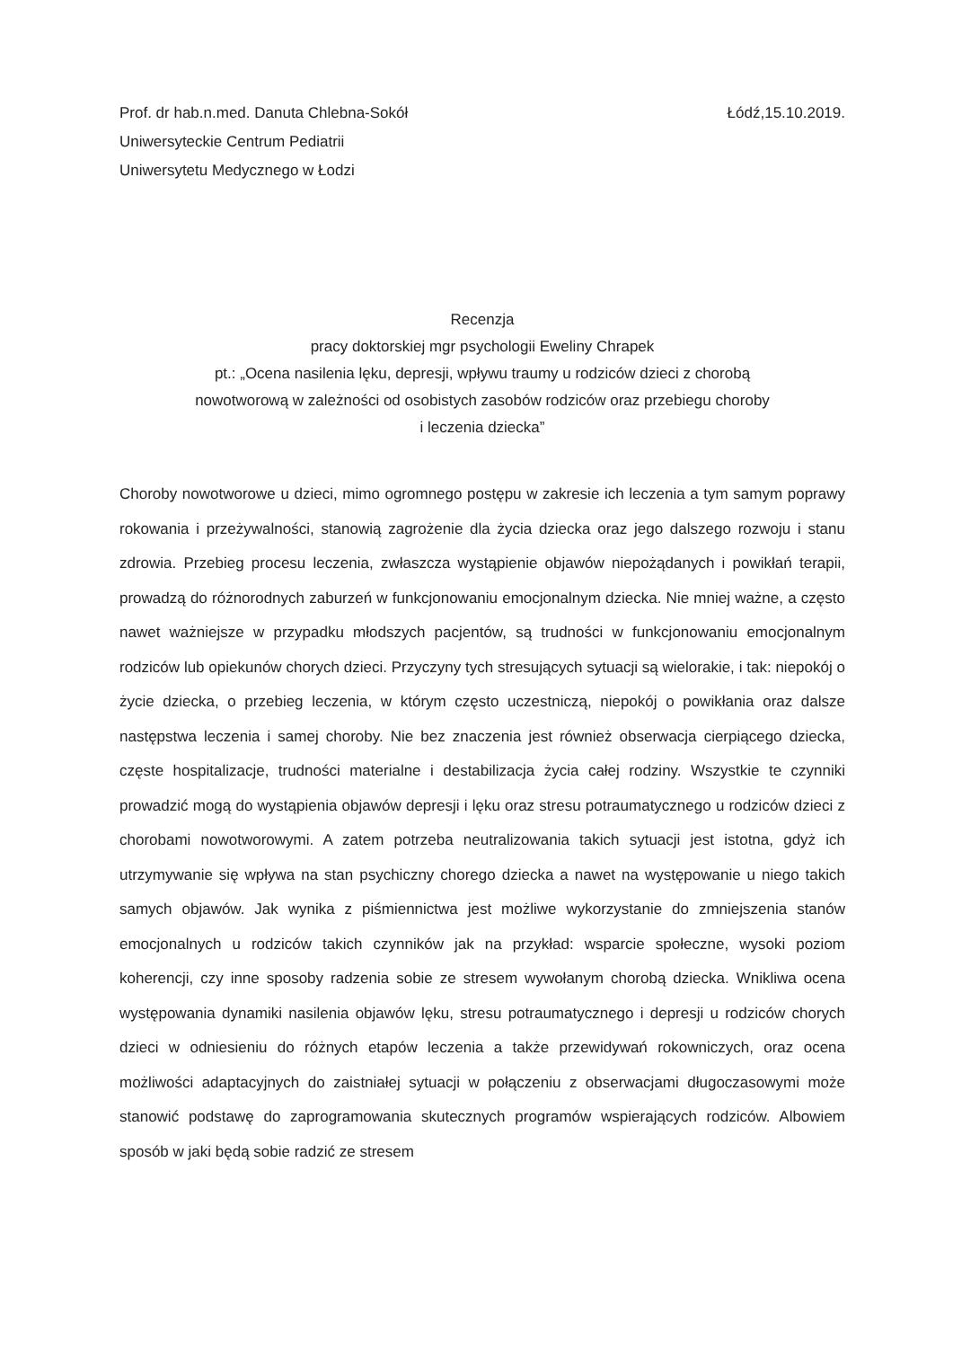Prof. dr hab.n.med. Danuta Chlebna-Sokół
Uniwersyteckie Centrum Pediatrii
Uniwersytetu Medycznego w Łodzi
Łódź,15.10.2019.
Recenzja
pracy doktorskiej mgr psychologii Eweliny Chrapek
pt.: „Ocena nasilenia lęku, depresji, wpływu traumy u rodziców dzieci z chorobą
nowotworową w zależności od osobistych zasobów rodziców oraz przebiegu choroby
i leczenia dziecka”
Choroby nowotworowe u dzieci, mimo ogromnego postępu w zakresie ich leczenia a tym samym poprawy rokowania i przeżywalności, stanowią zagrożenie dla życia dziecka oraz jego dalszego rozwoju i stanu zdrowia. Przebieg procesu leczenia, zwłaszcza wystąpienie objawów niepożądanych i powikłań terapii, prowadzą do różnorodnych zaburzeń w funkcjonowaniu emocjonalnym dziecka. Nie mniej ważne, a często nawet ważniejsze w przypadku młodszych pacjentów, są trudności w funkcjonowaniu emocjonalnym rodziców lub opiekunów chorych dzieci. Przyczyny tych stresujących sytuacji są wielorakie, i tak: niepokój o życie dziecka, o przebieg leczenia, w którym często uczestniczą, niepokój o powikłania oraz dalsze następstwa leczenia i samej choroby. Nie bez znaczenia jest również obserwacja cierpiącego dziecka, częste hospitalizacje, trudności materialne i destabilizacja życia całej rodziny. Wszystkie te czynniki prowadzić mogą do wystąpienia objawów depresji i lęku oraz stresu potraumatycznego u rodziców dzieci z chorobami nowotworowymi. A zatem potrzeba neutralizowania takich sytuacji jest istotna, gdyż ich utrzymywanie się wpływa na stan psychiczny chorego dziecka a nawet na występowanie u niego takich samych objawów. Jak wynika z piśmiennictwa jest możliwe wykorzystanie do zmniejszenia stanów emocjonalnych u rodziców takich czynników jak na przykład: wsparcie społeczne, wysoki poziom koherencji, czy inne sposoby radzenia sobie ze stresem wywołanym chorobą dziecka. Wnikliwa ocena występowania dynamiki nasilenia objawów lęku, stresu potraumatycznego i depresji u rodziców chorych dzieci w odniesieniu do różnych etapów leczenia a także przewidywań rokowniczych, oraz ocena możliwości adaptacyjnych do zaistniałej sytuacji w połączeniu z obserwacjami długoczasowymi może stanowić podstawę do zaprogramowania skutecznych programów wspierających rodziców. Albowiem sposób w jaki będą sobie radzić ze stresem